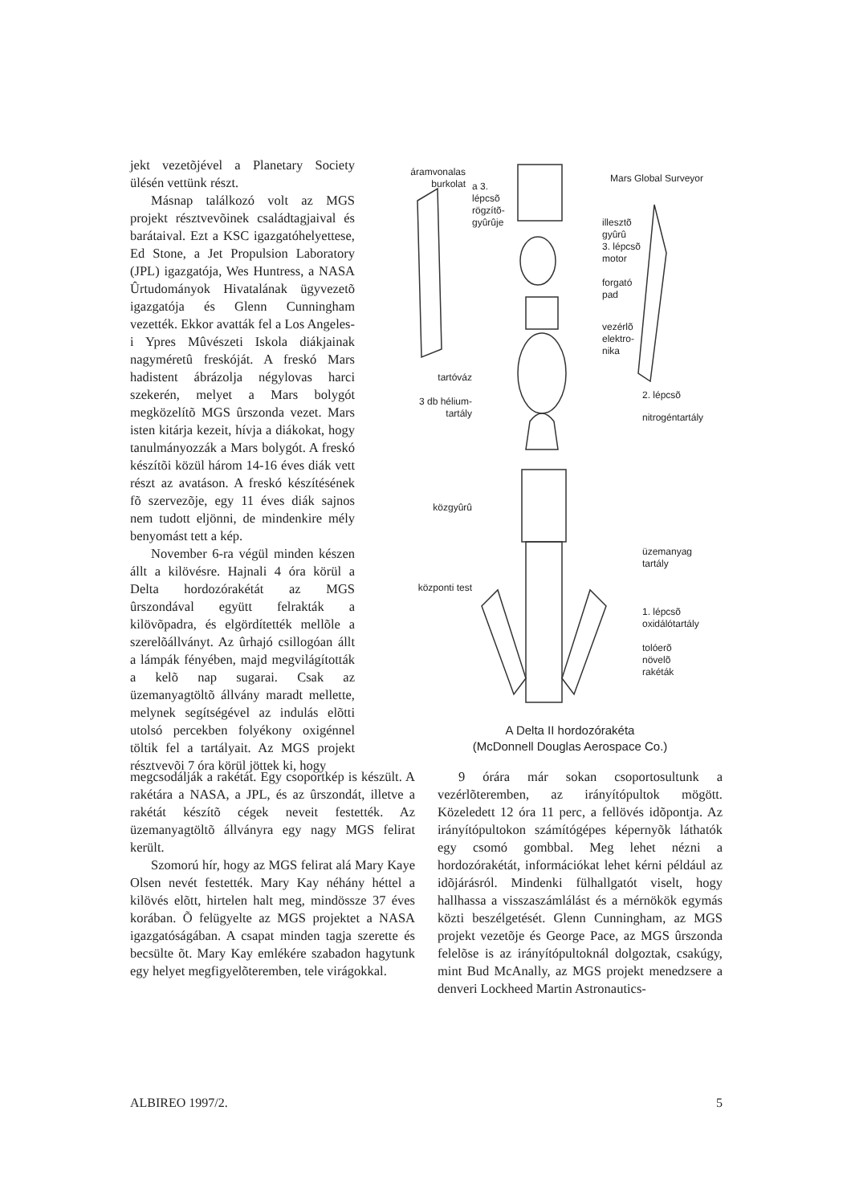jekt vezetõjével a Planetary Society ülésén vettünk részt.
Másnap találkozó volt az MGS projekt résztvevõinek családtagjaival és barátaival. Ezt a KSC igazgatóhelyettese, Ed Stone, a Jet Propulsion Laboratory (JPL) igazgatója, Wes Huntress, a NASA Ûrtudományok Hivatalának ügyvezetõ igazgatója és Glenn Cunningham vezették. Ekkor avatták fel a Los Angeles-i Ypres Mûvészeti Iskola diákjainak nagyméretû freskóját. A freskó Mars hadistent ábrázolja négylovas harci szekerén, melyet a Mars bolygót megközelítõ MGS ûrszonda vezet. Mars isten kitárja kezeit, hívja a diákokat, hogy tanulmányozzák a Mars bolygót. A freskó készítõi közül három 14-16 éves diák vett részt az avatáson. A freskó készítésének fõ szervezõje, egy 11 éves diák sajnos nem tudott eljönni, de mindenkire mély benyomást tett a kép.
November 6-ra végül minden készen állt a kilövésre. Hajnali 4 óra körül a Delta hordozórakétát az MGS ûrszondával együtt felrakták a kilövõpadra, és elgördítették mellõle a szerelõállványt. Az ûrhajó csillogóan állt a lámpák fényében, majd megvilágították a kelõ nap sugarai. Csak az üzemanyagtöltõ állvány maradt mellette, melynek segítségével az indulás elõtti utolsó percekben folyékony oxigénnel töltik fel a tartályait. Az MGS projekt résztvevõi 7 óra körül jöttek ki, hogy
áramvonalas burkolat
a 3.
lépcsõ
rögzítõ-
gyûrûje
Mars Global Surveyor
illesztõ
gyûrû
3. lépcsõ
motor
forgató
pad
vezérlõ
elektro-
nika
tartóváz
2. lépcsõ
3 db hélium-
tartály
nitrogéntartály
közgyûrû
üzemanyag
tartály
központi test
1. lépcsõ
oxidálótartály
tolóerõ
növelõ
rakéták
A Delta II hordozórakéta
(McDonnell Douglas Aerospace Co.)
megcsodálják a rakétát. Egy csoportkép is készült. A rakétára a NASA, a JPL, és az ûrszondát, illetve a rakétát készítõ cégek neveit festették. Az üzemanyagtöltõ állványra egy nagy MGS felirat került.
Szomorú hír, hogy az MGS felirat alá Mary Kaye Olsen nevét festették. Mary Kay néhány héttel a kilövés elõtt, hirtelen halt meg, mindössze 37 éves korában. Õ felügyelte az MGS projektet a NASA igazgatóságában. A csapat minden tagja szerette és becsülte õt. Mary Kay emlékére szabadon hagytunk egy helyet megfigyelõteremben, tele virágokkal.
9 órára már sokan csoportosultunk a vezérlõteremben, az irányítópultok mögött. Közeledett 12 óra 11 perc, a fellövés idõpontja. Az irányítópultokon számítógépes képernyõk láthatók egy csomó gombbal. Meg lehet nézni a hordozórakétát, információkat lehet kérni például az idõjárásról. Mindenki fülhallgatót viselt, hogy hallhassa a visszaszámlálást és a mérnökök egymás közti beszélgetését. Glenn Cunningham, az MGS projekt vezetõje és George Pace, az MGS ûrszonda felelõse is az irányítópultoknál dolgoztak, csakúgy, mint Bud McAnally, az MGS projekt menedzsere a denveri Lockheed Martin Astronautics-
ALBIREO 1997/2. 5